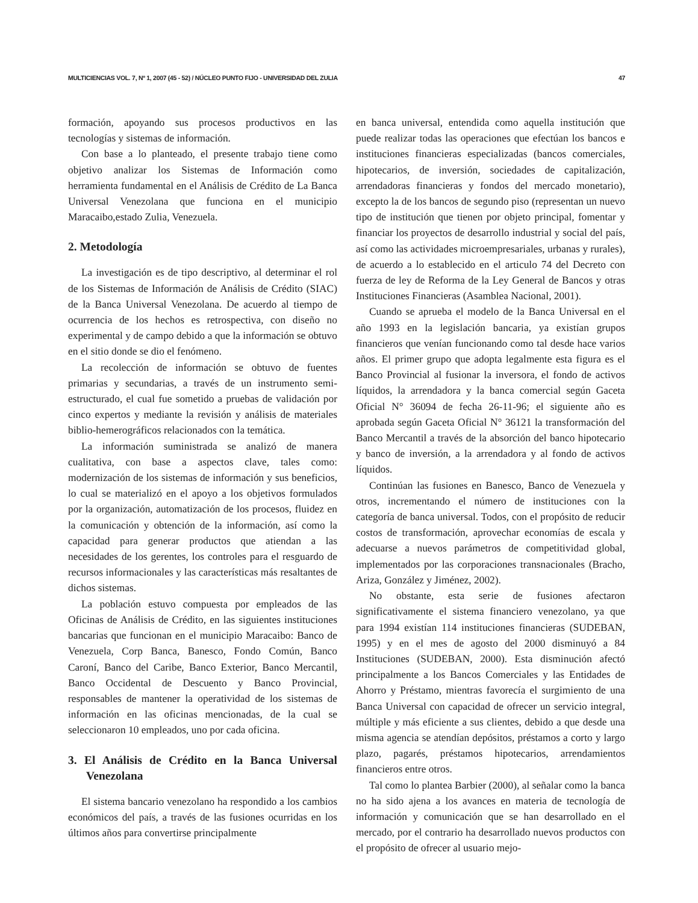MULTICIENCIAS VOL. 7, Nº 1, 2007 (45 - 52) / NÚCLEO PUNTO FIJO - UNIVERSIDAD DEL ZULIA 47
formación, apoyando sus procesos productivos en las tecnologías y sistemas de información.
Con base a lo planteado, el presente trabajo tiene como objetivo analizar los Sistemas de Información como herramienta fundamental en el Análisis de Crédito de La Banca Universal Venezolana que funciona en el municipio Maracaibo,estado Zulia, Venezuela.
2. Metodología
La investigación es de tipo descriptivo, al determinar el rol de los Sistemas de Información de Análisis de Crédito (SIAC) de la Banca Universal Venezolana. De acuerdo al tiempo de ocurrencia de los hechos es retrospectiva, con diseño no experimental y de campo debido a que la información se obtuvo en el sitio donde se dio el fenómeno.
La recolección de información se obtuvo de fuentes primarias y secundarias, a través de un instrumento semi-estructurado, el cual fue sometido a pruebas de validación por cinco expertos y mediante la revisión y análisis de materiales biblio-hemerográficos relacionados con la temática.
La información suministrada se analizó de manera cualitativa, con base a aspectos clave, tales como: modernización de los sistemas de información y sus beneficios, lo cual se materializó en el apoyo a los objetivos formulados por la organización, automatización de los procesos, fluidez en la comunicación y obtención de la información, así como la capacidad para generar productos que atiendan a las necesidades de los gerentes, los controles para el resguardo de recursos informacionales y las características más resaltantes de dichos sistemas.
La población estuvo compuesta por empleados de las Oficinas de Análisis de Crédito, en las siguientes instituciones bancarias que funcionan en el municipio Maracaibo: Banco de Venezuela, Corp Banca, Banesco, Fondo Común, Banco Caroní, Banco del Caribe, Banco Exterior, Banco Mercantil, Banco Occidental de Descuento y Banco Provincial, responsables de mantener la operatividad de los sistemas de información en las oficinas mencionadas, de la cual se seleccionaron 10 empleados, uno por cada oficina.
3. El Análisis de Crédito en la Banca Universal Venezolana
El sistema bancario venezolano ha respondido a los cambios económicos del país, a través de las fusiones ocurridas en los últimos años para convertirse principalmente
en banca universal, entendida como aquella institución que puede realizar todas las operaciones que efectúan los bancos e instituciones financieras especializadas (bancos comerciales, hipotecarios, de inversión, sociedades de capitalización, arrendadoras financieras y fondos del mercado monetario), excepto la de los bancos de segundo piso (representan un nuevo tipo de institución que tienen por objeto principal, fomentar y financiar los proyectos de desarrollo industrial y social del país, así como las actividades microempresariales, urbanas y rurales), de acuerdo a lo establecido en el articulo 74 del Decreto con fuerza de ley de Reforma de la Ley General de Bancos y otras Instituciones Financieras (Asamblea Nacional, 2001).
Cuando se aprueba el modelo de la Banca Universal en el año 1993 en la legislación bancaria, ya existían grupos financieros que venían funcionando como tal desde hace varios años. El primer grupo que adopta legalmente esta figura es el Banco Provincial al fusionar la inversora, el fondo de activos líquidos, la arrendadora y la banca comercial según Gaceta Oficial N° 36094 de fecha 26-11-96; el siguiente año es aprobada según Gaceta Oficial N° 36121 la transformación del Banco Mercantil a través de la absorción del banco hipotecario y banco de inversión, a la arrendadora y al fondo de activos líquidos.
Continúan las fusiones en Banesco, Banco de Venezuela y otros, incrementando el número de instituciones con la categoría de banca universal. Todos, con el propósito de reducir costos de transformación, aprovechar economías de escala y adecuarse a nuevos parámetros de competitividad global, implementados por las corporaciones transnacionales (Bracho, Ariza, González y Jiménez, 2002).
No obstante, esta serie de fusiones afectaron significativamente el sistema financiero venezolano, ya que para 1994 existían 114 instituciones financieras (SUDEBAN, 1995) y en el mes de agosto del 2000 disminuyó a 84 Instituciones (SUDEBAN, 2000). Esta disminución afectó principalmente a los Bancos Comerciales y las Entidades de Ahorro y Préstamo, mientras favorecía el surgimiento de una Banca Universal con capacidad de ofrecer un servicio integral, múltiple y más eficiente a sus clientes, debido a que desde una misma agencia se atendían depósitos, préstamos a corto y largo plazo, pagarés, préstamos hipotecarios, arrendamientos financieros entre otros.
Tal como lo plantea Barbier (2000), al señalar como la banca no ha sido ajena a los avances en materia de tecnología de información y comunicación que se han desarrollado en el mercado, por el contrario ha desarrollado nuevos productos con el propósito de ofrecer al usuario mejo-